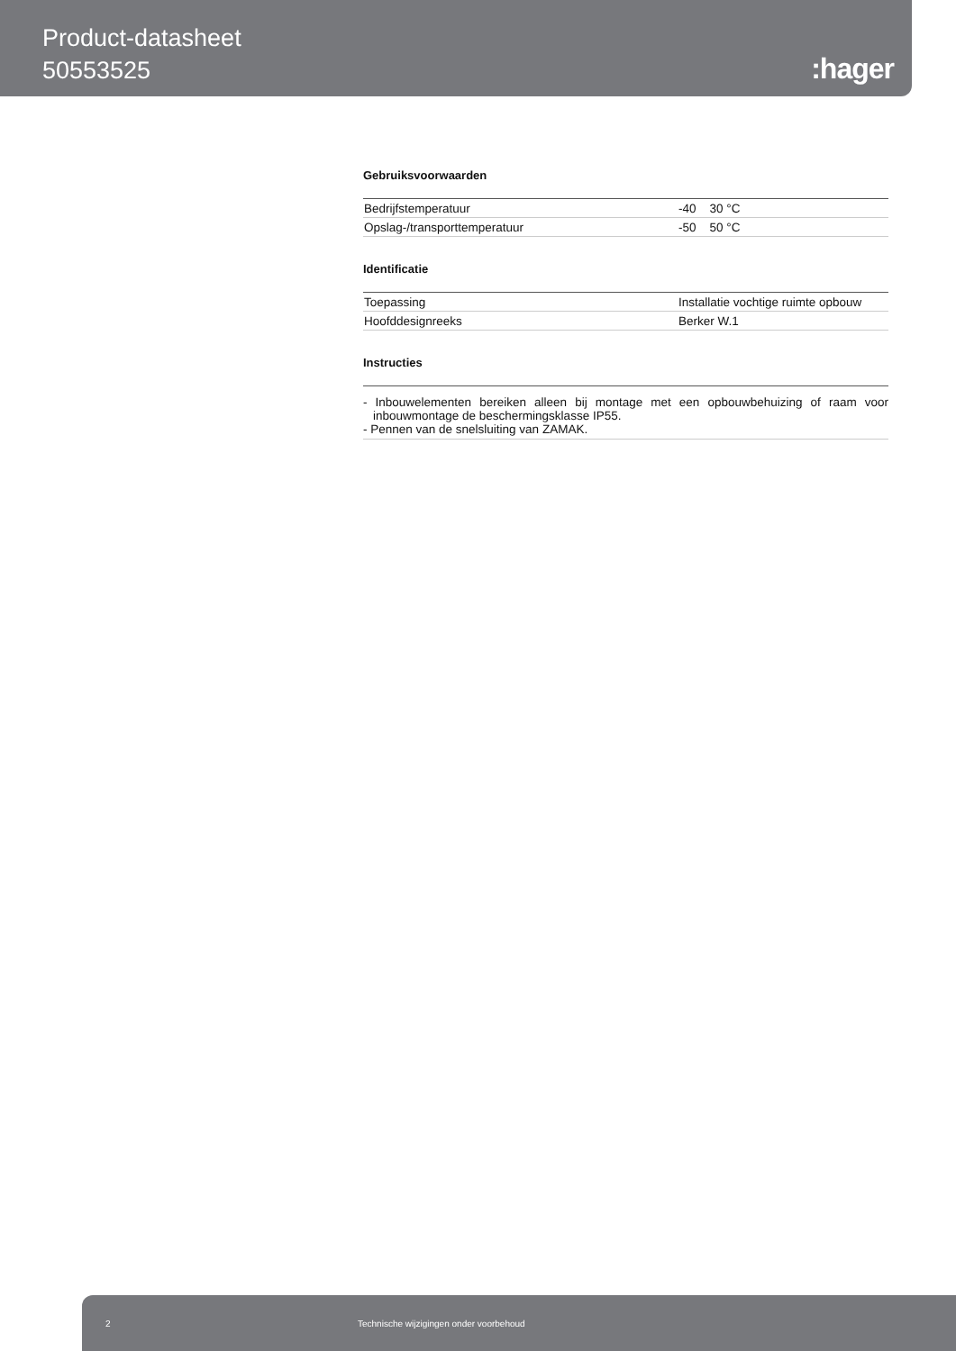Product-datasheet
50553525
:hager
Gebruiksvoorwaarden
| Bedrijfstemperatuur | -40 30 °C |
| Opslag-/transporttemperatuur | -50 50 °C |
Identificatie
| Toepassing | Installatie vochtige ruimte opbouw |
| Hoofddesignreeks | Berker W.1 |
Instructies
- Inbouwelementen bereiken alleen bij montage met een opbouwbehuizing of raam voor inbouwmontage de beschermingsklasse IP55.
- Pennen van de snelsluiting van ZAMAK.
2 Technische wijzigingen onder voorbehoud